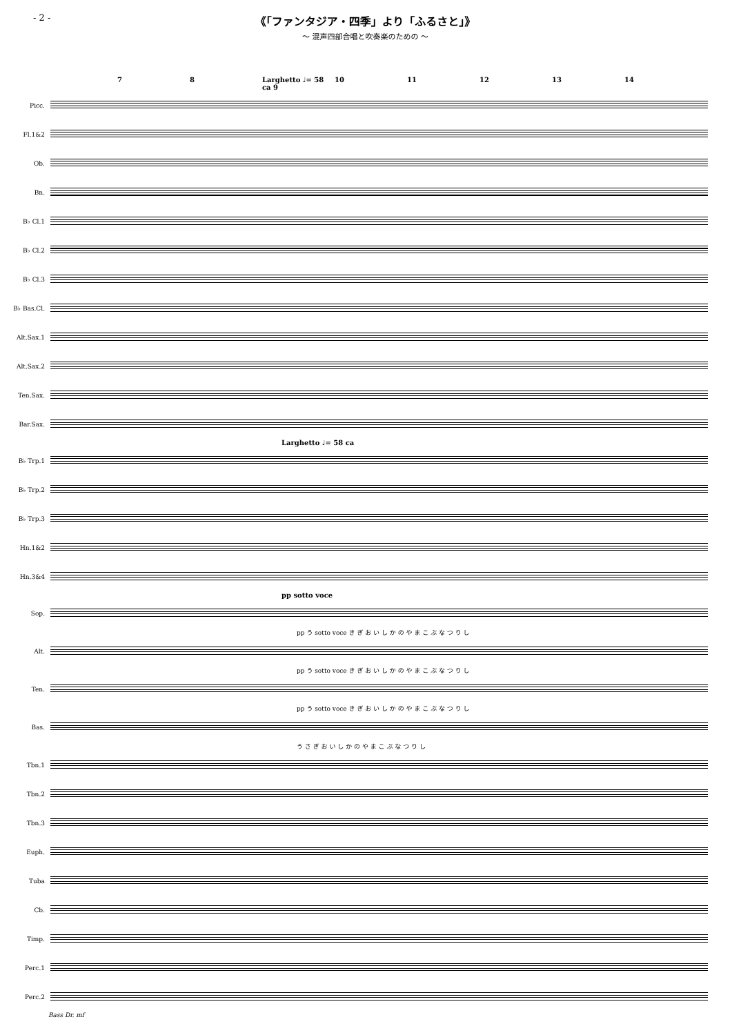- 2 -
《「ファンタジア・四季」より「ふるさと」》
～ 混声四部合唱と吹奏楽のための ～
7 8 Larghetto ♩= 58 ca 9 10 11 12 13 14
Picc.
Fl.1&2
Ob.
Bn.
B♭ Cl.1
B♭ Cl.2
B♭ Cl.3
B♭ Bas.Cl.
Alt.Sax.1
Alt.Sax.2
Ten.Sax.
Bar.Sax.
Larghetto ♩= 58 ca
B♭ Trp.1
B♭ Trp.2
B♭ Trp.3
Hn.1&2
Hn.3&4
pp sotto voce
Sop.
pp う sotto voce き ぎ お い し か の や ま こ ぶ な つ り し
Alt.
pp う sotto voce き ぎ お い し か の や ま こ ぶ な つ り し
Ten.
pp う sotto voce き ぎ お い し か の や ま こ ぶ な つ り し
Bas.
う さ ぎ お い し か の や ま こ ぶ な つ り し
Tbn.1
Tbn.2
Tbn.3
Euph.
Tuba
Cb.
Timp.
Perc.1
Perc.2
Bass Dr. mf